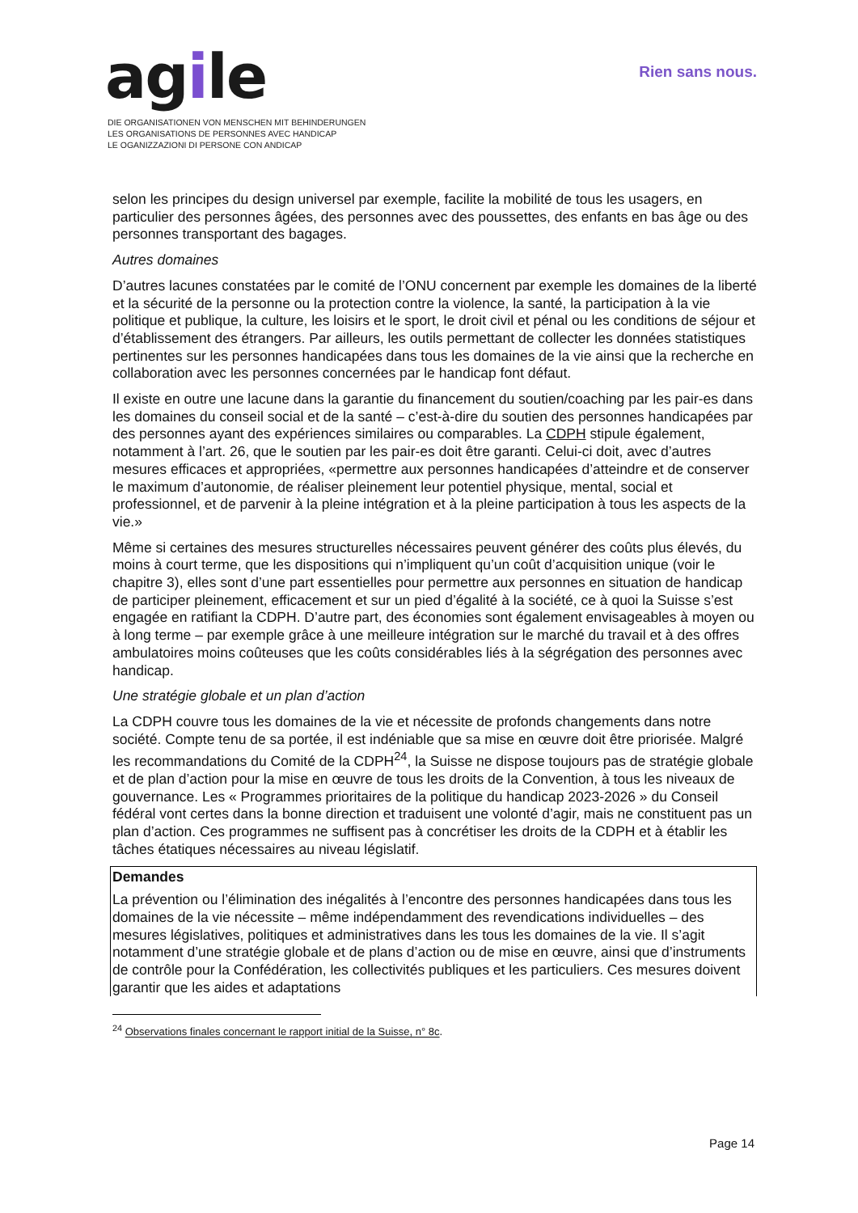agile
Rien sans nous.
DIE ORGANISATIONEN VON MENSCHEN MIT BEHINDERUNGEN
LES ORGANISATIONS DE PERSONNES AVEC HANDICAP
LE OGANIZZAZIONI DI PERSONE CON ANDICAP
selon les principes du design universel par exemple, facilite la mobilité de tous les usagers, en particulier des personnes âgées, des personnes avec des poussettes, des enfants en bas âge ou des personnes transportant des bagages.
Autres domaines
D’autres lacunes constatées par le comité de l’ONU concernent par exemple les domaines de la liberté et la sécurité de la personne ou la protection contre la violence, la santé, la participation à la vie politique et publique, la culture, les loisirs et le sport, le droit civil et pénal ou les conditions de séjour et d’établissement des étrangers. Par ailleurs, les outils permettant de collecter les données statistiques pertinentes sur les personnes handicapées dans tous les domaines de la vie ainsi que la recherche en collaboration avec les personnes concernées par le handicap font défaut.
Il existe en outre une lacune dans la garantie du financement du soutien/coaching par les pair-es dans les domaines du conseil social et de la santé – c’est-à-dire du soutien des personnes handicapées par des personnes ayant des expériences similaires ou comparables. La CDPH stipule également, notamment à l’art. 26, que le soutien par les pair-es doit être garanti. Celui-ci doit, avec d’autres mesures efficaces et appropriées, «permettre aux personnes handicapées d’atteindre et de conserver le maximum d’autonomie, de réaliser pleinement leur potentiel physique, mental, social et professionnel, et de parvenir à la pleine intégration et à la pleine participation à tous les aspects de la vie.»
Même si certaines des mesures structurelles nécessaires peuvent générer des coûts plus élevés, du moins à court terme, que les dispositions qui n’impliquent qu’un coût d’acquisition unique (voir le chapitre 3), elles sont d’une part essentielles pour permettre aux personnes en situation de handicap de participer pleinement, efficacement et sur un pied d’égalité à la société, ce à quoi la Suisse s’est engagée en ratifiant la CDPH. D’autre part, des économies sont également envisageables à moyen ou à long terme – par exemple grâce à une meilleure intégration sur le marché du travail et à des offres ambulatoires moins coûteuses que les coûts considérables liés à la ségrégation des personnes avec handicap.
Une stratégie globale et un plan d’action
La CDPH couvre tous les domaines de la vie et nécessite de profonds changements dans notre société. Compte tenu de sa portée, il est indéniable que sa mise en œuvre doit être priorisée. Malgré les recommandations du Comité de la CDPH<sup>24</sup>, la Suisse ne dispose toujours pas de stratégie globale et de plan d’action pour la mise en œuvre de tous les droits de la Convention, à tous les niveaux de gouvernance. Les « Programmes prioritaires de la politique du handicap 2023-2026 » du Conseil fédéral vont certes dans la bonne direction et traduisent une volonté d’agir, mais ne constituent pas un plan d’action. Ces programmes ne suffisent pas à concrétiser les droits de la CDPH et à établir les tâches étatiques nécessaires au niveau législatif.
Demandes
La prévention ou l’élimination des inégalités à l’encontre des personnes handicapées dans tous les domaines de la vie nécessite – même indépendamment des revendications individuelles – des mesures législatives, politiques et administratives dans les tous les domaines de la vie. Il s’agit notamment d’une stratégie globale et de plans d’action ou de mise en œuvre, ainsi que d’instruments de contrôle pour la Confédération, les collectivités publiques et les particuliers. Ces mesures doivent garantir que les aides et adaptations
<sup>24</sup> Observations finales concernant le rapport initial de la Suisse, n° 8c.
Page 14